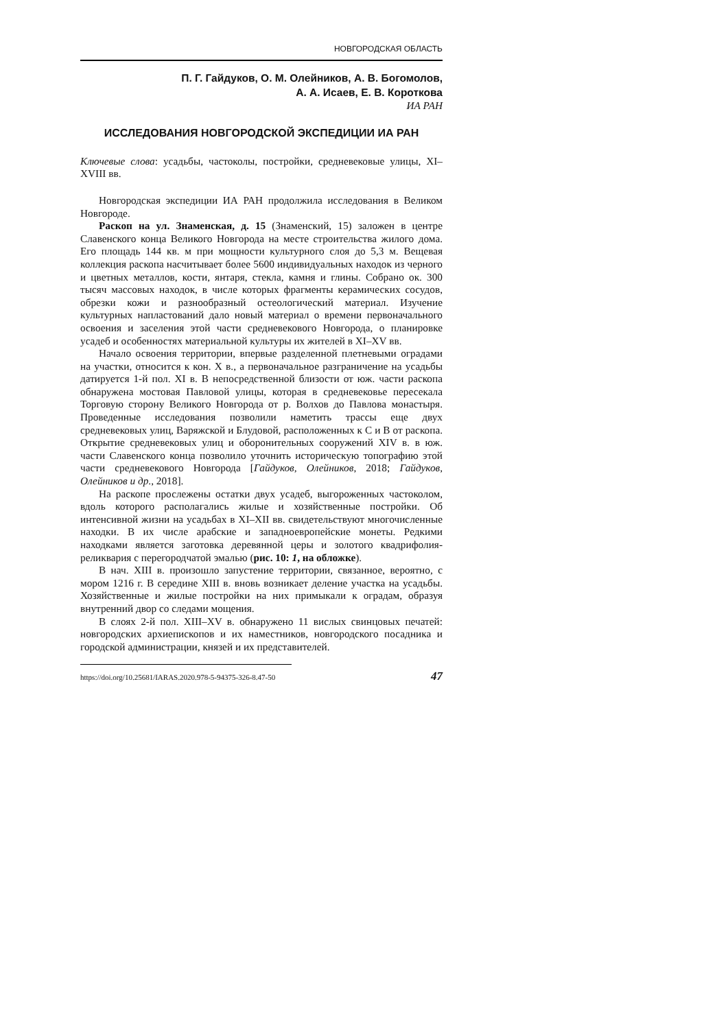НОВГОРОДСКАЯ ОБЛАСТЬ
П. Г. Гайдуков, О. М. Олейников, А. В. Богомолов,
А. А. Исаев, Е. В. Короткова
ИА РАН
ИССЛЕДОВАНИЯ НОВГОРОДСКОЙ ЭКСПЕДИЦИИ ИА РАН
Ключевые слова: усадьбы, частоколы, постройки, средневековые улицы, XI–XVIII вв.
Новгородская экспедиции ИА РАН продолжила исследования в Великом Новгороде.
Раскоп на ул. Знаменская, д. 15 (Знаменский, 15) заложен в центре Славенского конца Великого Новгорода на месте строительства жилого дома. Его площадь 144 кв. м при мощности культурного слоя до 5,3 м. Вещевая коллекция раскопа насчитывает более 5600 индивидуальных находок из черного и цветных металлов, кости, янтаря, стекла, камня и глины. Собрано ок. 300 тысяч массовых находок, в числе которых фрагменты керамических сосудов, обрезки кожи и разнообразный остеологический материал. Изучение культурных напластований дало новый материал о времени первоначального освоения и заселения этой части средневекового Новгорода, о планировке усадеб и особенностях материальной культуры их жителей в XI–XV вв.
Начало освоения территории, впервые разделенной плетневыми оградами на участки, относится к кон. X в., а первоначальное разграничение на усадьбы датируется 1-й пол. XI в. В непосредственной близости от юж. части раскопа обнаружена мостовая Павловой улицы, которая в средневековье пересекала Торговую сторону Великого Новгорода от р. Волхов до Павлова монастыря. Проведенные исследования позволили наметить трассы еще двух средневековых улиц, Варяжской и Блудовой, расположенных к С и В от раскопа. Открытие средневековых улиц и оборонительных сооружений XIV в. в юж. части Славенского конца позволило уточнить историческую топографию этой части средневекового Новгорода [Гайдуков, Олейников, 2018; Гайдуков, Олейников и др., 2018].
На раскопе прослежены остатки двух усадеб, выгороженных частоколом, вдоль которого располагались жилые и хозяйственные постройки. Об интенсивной жизни на усадьбах в XI–XII вв. свидетельствуют многочисленные находки. В их числе арабские и западноевропейские монеты. Редкими находками является заготовка деревянной церы и золотого квадрифолия-реликвария с перегородчатой эмалью (рис. 10: 1, на обложке).
В нач. XIII в. произошло запустение территории, связанное, вероятно, с мором 1216 г. В середине XIII в. вновь возникает деление участка на усадьбы. Хозяйственные и жилые постройки на них примыкали к оградам, образуя внутренний двор со следами мощения.
В слоях 2-й пол. XIII–XV в. обнаружено 11 вислых свинцовых печатей: новгородских архиепископов и их наместников, новгородского посадника и городской администрации, князей и их представителей.
https://doi.org/10.25681/IARAS.2020.978-5-94375-326-8.47-50 47